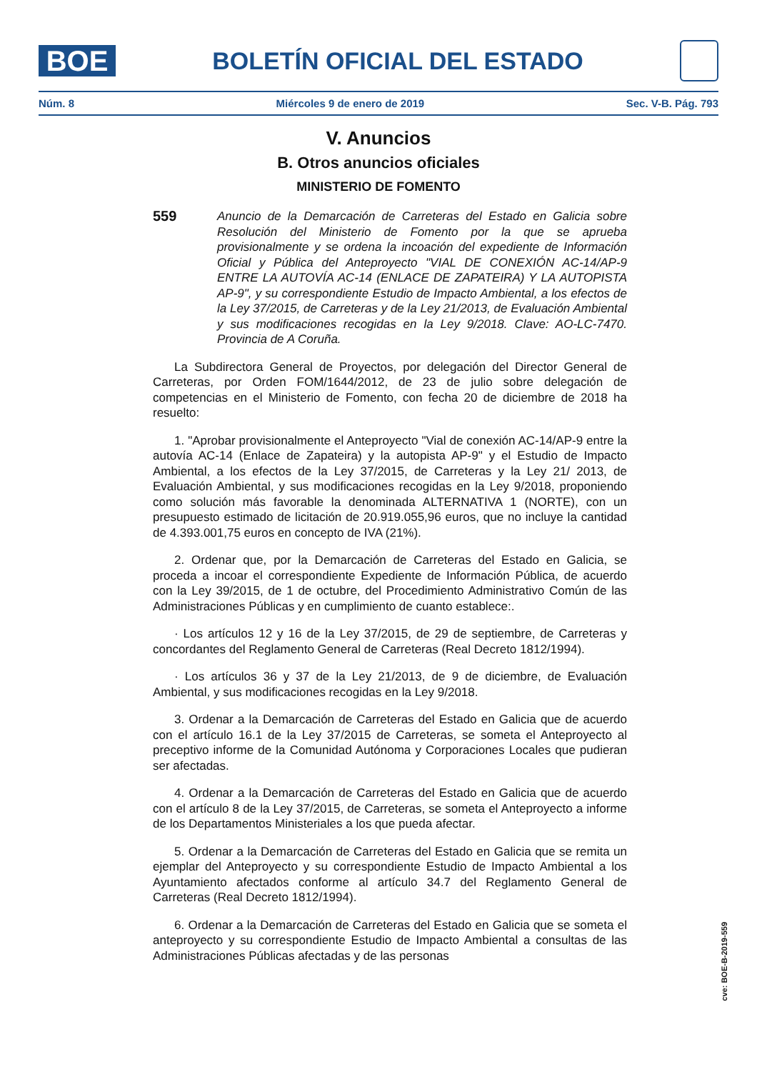BOE
BOLETÍN OFICIAL DEL ESTADO
Núm. 8 Miércoles 9 de enero de 2019 Sec. V-B. Pág. 793
V. Anuncios
B. Otros anuncios oficiales
MINISTERIO DE FOMENTO
559
Anuncio de la Demarcación de Carreteras del Estado en Galicia sobre Resolución del Ministerio de Fomento por la que se aprueba provisionalmente y se ordena la incoación del expediente de Información Oficial y Pública del Anteproyecto "VIAL DE CONEXIÓN AC-14/AP-9 ENTRE LA AUTOVÍA AC-14 (ENLACE DE ZAPATEIRA) Y LA AUTOPISTA AP-9", y su correspondiente Estudio de Impacto Ambiental, a los efectos de la Ley 37/2015, de Carreteras y de la Ley 21/2013, de Evaluación Ambiental y sus modificaciones recogidas en la Ley 9/2018. Clave: AO-LC-7470. Provincia de A Coruña.
La Subdirectora General de Proyectos, por delegación del Director General de Carreteras, por Orden FOM/1644/2012, de 23 de julio sobre delegación de competencias en el Ministerio de Fomento, con fecha 20 de diciembre de 2018 ha resuelto:
1. "Aprobar provisionalmente el Anteproyecto "Vial de conexión AC-14/AP-9 entre la autovía AC-14 (Enlace de Zapateira) y la autopista AP-9" y el Estudio de Impacto Ambiental, a los efectos de la Ley 37/2015, de Carreteras y la Ley 21/ 2013, de Evaluación Ambiental, y sus modificaciones recogidas en la Ley 9/2018, proponiendo como solución más favorable la denominada ALTERNATIVA 1 (NORTE), con un presupuesto estimado de licitación de 20.919.055,96 euros, que no incluye la cantidad de 4.393.001,75 euros en concepto de IVA (21%).
2. Ordenar que, por la Demarcación de Carreteras del Estado en Galicia, se proceda a incoar el correspondiente Expediente de Información Pública, de acuerdo con la Ley 39/2015, de 1 de octubre, del Procedimiento Administrativo Común de las Administraciones Públicas y en cumplimiento de cuanto establece:.
· Los artículos 12 y 16 de la Ley 37/2015, de 29 de septiembre, de Carreteras y concordantes del Reglamento General de Carreteras (Real Decreto 1812/1994).
· Los artículos 36 y 37 de la Ley 21/2013, de 9 de diciembre, de Evaluación Ambiental, y sus modificaciones recogidas en la Ley 9/2018.
3. Ordenar a la Demarcación de Carreteras del Estado en Galicia que de acuerdo con el artículo 16.1 de la Ley 37/2015 de Carreteras, se someta el Anteproyecto al preceptivo informe de la Comunidad Autónoma y Corporaciones Locales que pudieran ser afectadas.
4. Ordenar a la Demarcación de Carreteras del Estado en Galicia que de acuerdo con el artículo 8 de la Ley 37/2015, de Carreteras, se someta el Anteproyecto a informe de los Departamentos Ministeriales a los que pueda afectar.
5. Ordenar a la Demarcación de Carreteras del Estado en Galicia que se remita un ejemplar del Anteproyecto y su correspondiente Estudio de Impacto Ambiental a los Ayuntamiento afectados conforme al artículo 34.7 del Reglamento General de Carreteras (Real Decreto 1812/1994).
6. Ordenar a la Demarcación de Carreteras del Estado en Galicia que se someta el anteproyecto y su correspondiente Estudio de Impacto Ambiental a consultas de las Administraciones Públicas afectadas y de las personas
cve: BOE-B-2019-559